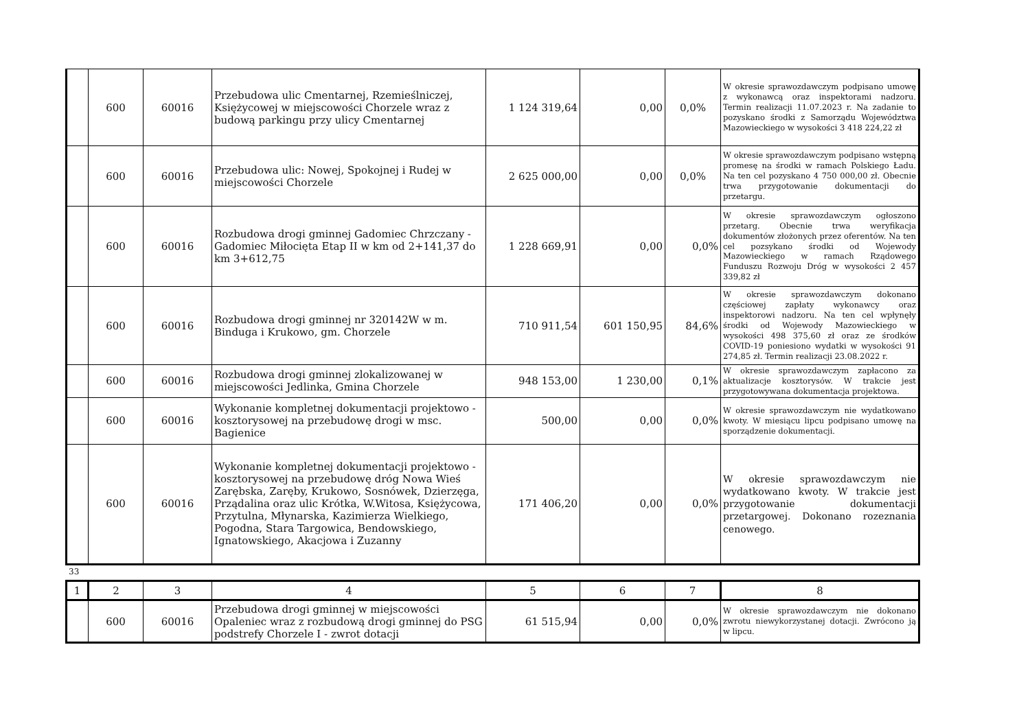| | 600 | 60016 | Przebudowa ulic Cmentarnej, Rzemieślniczej, Księżycowej w miejscowości Chorzele wraz z budową parkingu przy ulicy Cmentarnej | 1 124 319,64 | 0,00 | 0,0% | W okresie sprawozdawczym podpisano umowę z wykonawcą oraz inspektorami nadzoru. Termin realizacji 11.07.2023 r. Na zadanie to pozyskano środki z Samorządu Województwa Mazowieckiego w wysokości 3 418 224,22 zł |
| | 600 | 60016 | Przebudowa ulic: Nowej, Spokojnej i Rudej w miejscowości Chorzele | 2 625 000,00 | 0,00 | 0,0% | W okresie sprawozdawczym podpisano wstępną promesę na środki w ramach Polskiego Ładu. Na ten cel pozyskano 4 750 000,00 zł. Obecnie trwa przygotowanie dokumentacji do przetargu. |
| | 600 | 60016 | Rozbudowa drogi gminnej Gadomiec Chrzczany - Gadomiec Miłocięta Etap II w km od 2+141,37 do km 3+612,75 | 1 228 669,91 | 0,00 | 0,0% | W okresie sprawozdawczym ogłoszono przetarg. Obecnie trwa weryfikacja dokumentów złożonych przez oferentów. Na ten cel pozsykano środki od Wojewody Mazowieckiego w ramach Rządowego Funduszu Rozwoju Dróg w wysokości 2 457 339,82 zł |
| | 600 | 60016 | Rozbudowa drogi gminnej nr 320142W w m. Binduga i Krukowo, gm. Chorzele | 710 911,54 | 601 150,95 | 84,6% | W okresie sprawozdawczym dokonano częściowej zapłaty wykonawcy oraz inspektorowi nadzoru. Na ten cel wpłynęły środki od Wojewody Mazowieckiego w wysokości 498 375,60 zł oraz ze środków COVID-19 poniesiono wydatki w wysokości 91 274,85 zł. Termin realizacji 23.08.2022 r. |
| | 600 | 60016 | Rozbudowa drogi gminnej zlokalizowanej w miejscowości Jedlinka, Gmina Chorzele | 948 153,00 | 1 230,00 | 0,1% | W okresie sprawozdawczym zapłacono za aktualizacje kosztorysów. W trakcie jest przygotowywana dokumentacja projektowa. |
| | 600 | 60016 | Wykonanie kompletnej dokumentacji projektowo - kosztorysowej na przebudowę drogi w msc. Bagienice | 500,00 | 0,00 | 0,0% | W okresie sprawozdawczym nie wydatkowano kwoty. W miesiącu lipcu podpisano umowę na sporządzenie dokumentacji. |
| | 600 | 60016 | Wykonanie kompletnej dokumentacji projektowo - kosztorysowej na przebudowę dróg Nowa Wieś Zarębska, Zaręby, Krukowo, Sosnówek, Dzierzęga, Prządalina oraz ulic Krótka, W.Witosa, Księżycowa, Przytulna, Młynarska, Kazimierza Wielkiego, Pogodna, Stara Targowica, Bendowskiego, Ignatowskiego, Akacjowa i Zuzanny | 171 406,20 | 0,00 | 0,0% | W okresie sprawozdawczym nie wydatkowano kwoty. W trakcie jest przygotowanie dokumentacji przetargowej. Dokonano rozeznania cenowego. |
33
| 1 | 2 | 3 | 4 | 5 | 6 | 7 | 8 |
| | 600 | 60016 | Przebudowa drogi gminnej w miejscowości Opaleniec wraz z rozbudową drogi gminnej do PSG podstrefy Chorzele I - zwrot dotacji | 61 515,94 | 0,00 | 0,0% | W okresie sprawozdawczym nie dokonano zwrotu niewykorzystanej dotacji. Zwrócono ją w lipcu. |